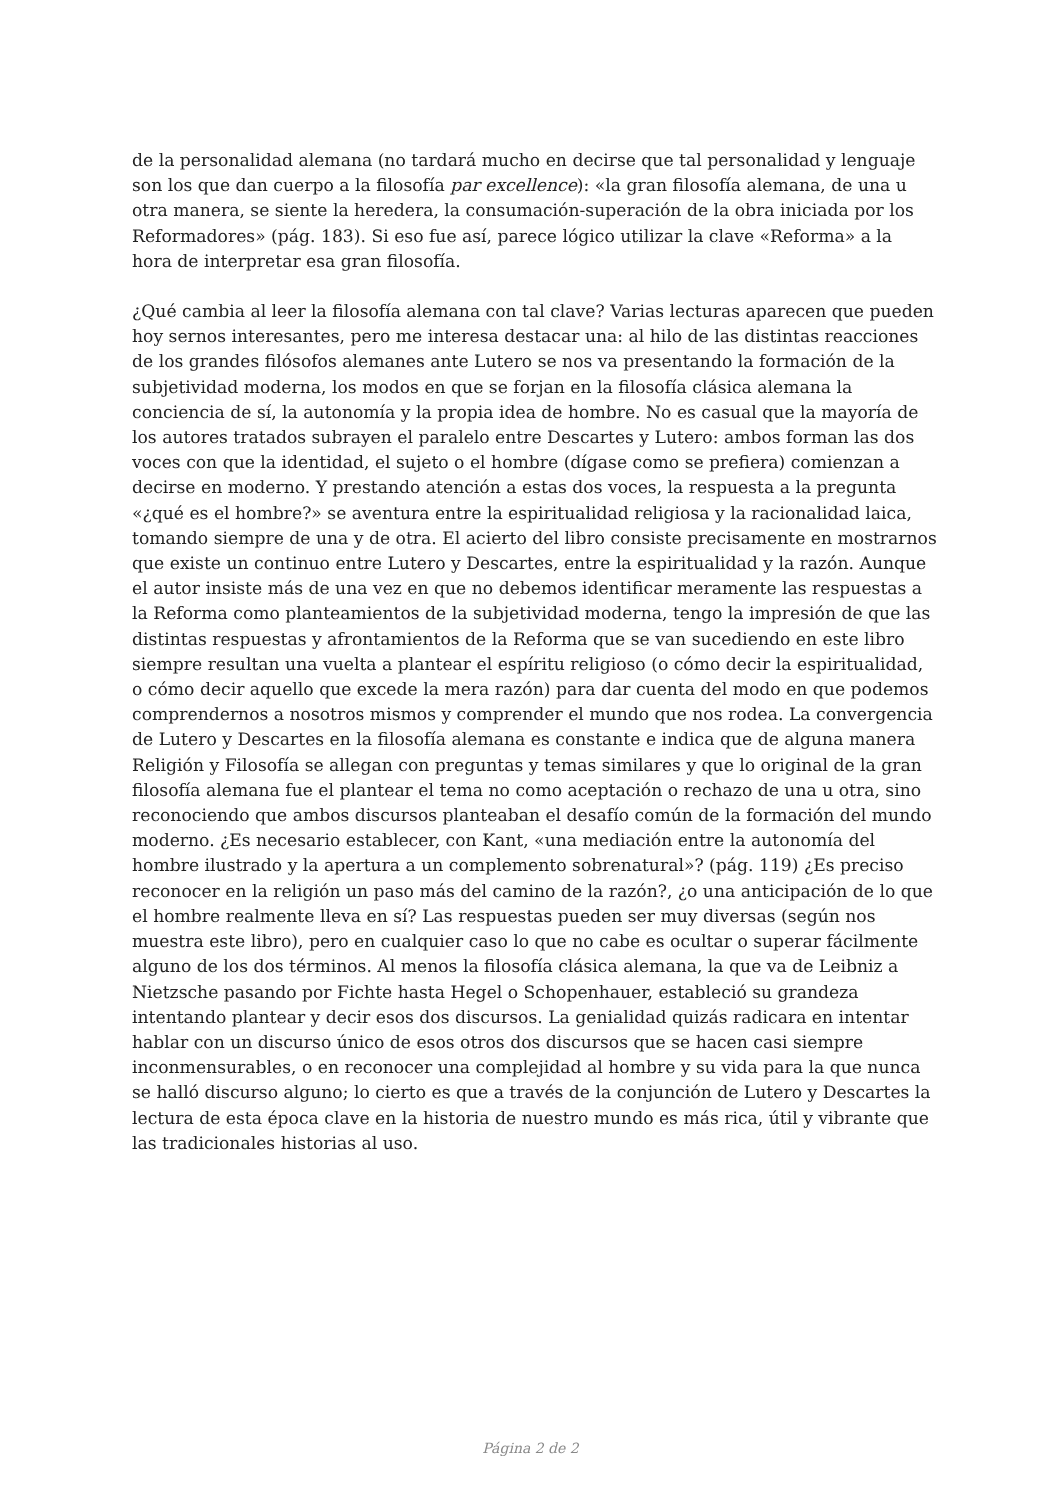de la personalidad alemana (no tardará mucho en decirse que tal personalidad y lenguaje son los que dan cuerpo a la filosofía par excellence): «la gran filosofía alemana, de una u otra manera, se siente la heredera, la consumación-superación de la obra iniciada por los Reformadores» (pág. 183). Si eso fue así, parece lógico utilizar la clave «Reforma» a la hora de interpretar esa gran filosofía.
¿Qué cambia al leer la filosofía alemana con tal clave? Varias lecturas aparecen que pueden hoy sernos interesantes, pero me interesa destacar una: al hilo de las distintas reacciones de los grandes filósofos alemanes ante Lutero se nos va presentando la formación de la subjetividad moderna, los modos en que se forjan en la filosofía clásica alemana la conciencia de sí, la autonomía y la propia idea de hombre. No es casual que la mayoría de los autores tratados subrayen el paralelo entre Descartes y Lutero: ambos forman las dos voces con que la identidad, el sujeto o el hombre (dígase como se prefiera) comienzan a decirse en moderno. Y prestando atención a estas dos voces, la respuesta a la pregunta «¿qué es el hombre?» se aventura entre la espiritualidad religiosa y la racionalidad laica, tomando siempre de una y de otra. El acierto del libro consiste precisamente en mostrarnos que existe un continuo entre Lutero y Descartes, entre la espiritualidad y la razón. Aunque el autor insiste más de una vez en que no debemos identificar meramente las respuestas a la Reforma como planteamientos de la subjetividad moderna, tengo la impresión de que las distintas respuestas y afrontamientos de la Reforma que se van sucediendo en este libro siempre resultan una vuelta a plantear el espíritu religioso (o cómo decir la espiritualidad, o cómo decir aquello que excede la mera razón) para dar cuenta del modo en que podemos comprendernos a nosotros mismos y comprender el mundo que nos rodea. La convergencia de Lutero y Descartes en la filosofía alemana es constante e indica que de alguna manera Religión y Filosofía se allegan con preguntas y temas similares y que lo original de la gran filosofía alemana fue el plantear el tema no como aceptación o rechazo de una u otra, sino reconociendo que ambos discursos planteaban el desafío común de la formación del mundo moderno. ¿Es necesario establecer, con Kant, «una mediación entre la autonomía del hombre ilustrado y la apertura a un complemento sobrenatural»? (pág. 119) ¿Es preciso reconocer en la religión un paso más del camino de la razón?, ¿o una anticipación de lo que el hombre realmente lleva en sí? Las respuestas pueden ser muy diversas (según nos muestra este libro), pero en cualquier caso lo que no cabe es ocultar o superar fácilmente alguno de los dos términos. Al menos la filosofía clásica alemana, la que va de Leibniz a Nietzsche pasando por Fichte hasta Hegel o Schopenhauer, estableció su grandeza intentando plantear y decir esos dos discursos. La genialidad quizás radicara en intentar hablar con un discurso único de esos otros dos discursos que se hacen casi siempre inconmensurables, o en reconocer una complejidad al hombre y su vida para la que nunca se halló discurso alguno; lo cierto es que a través de la conjunción de Lutero y Descartes la lectura de esta época clave en la historia de nuestro mundo es más rica, útil y vibrante que las tradicionales historias al uso.
Página 2 de 2